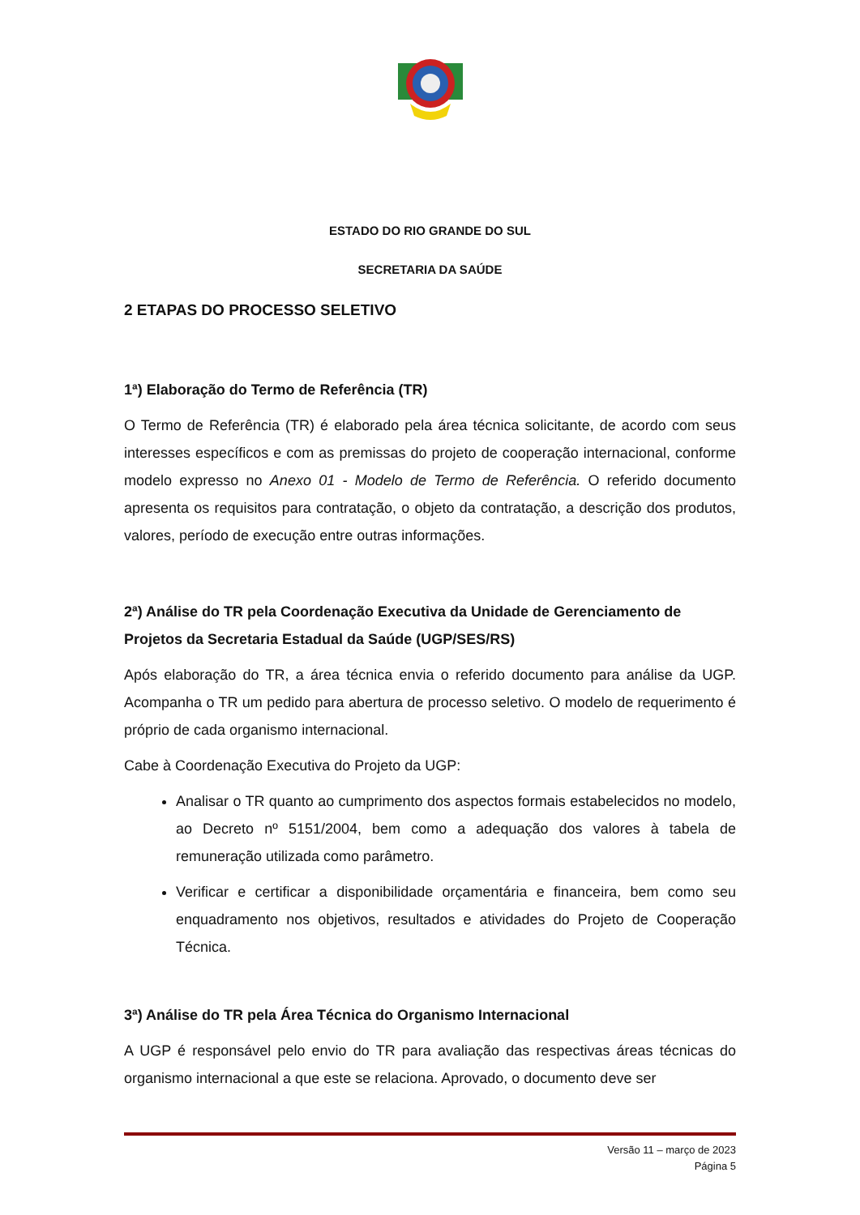ESTADO DO RIO GRANDE DO SUL
SECRETARIA DA SAÚDE
2 ETAPAS DO PROCESSO SELETIVO
1ª) Elaboração do Termo de Referência (TR)
O Termo de Referência (TR) é elaborado pela área técnica solicitante, de acordo com seus interesses específicos e com as premissas do projeto de cooperação internacional, conforme modelo expresso no Anexo 01 - Modelo de Termo de Referência. O referido documento apresenta os requisitos para contratação, o objeto da contratação, a descrição dos produtos, valores, período de execução entre outras informações.
2ª) Análise do TR pela Coordenação Executiva da Unidade de Gerenciamento de Projetos da Secretaria Estadual da Saúde (UGP/SES/RS)
Após elaboração do TR, a área técnica envia o referido documento para análise da UGP. Acompanha o TR um pedido para abertura de processo seletivo. O modelo de requerimento é próprio de cada organismo internacional.
Cabe à Coordenação Executiva do Projeto da UGP:
Analisar o TR quanto ao cumprimento dos aspectos formais estabelecidos no modelo, ao Decreto nº 5151/2004, bem como a adequação dos valores à tabela de remuneração utilizada como parâmetro.
Verificar e certificar a disponibilidade orçamentária e financeira, bem como seu enquadramento nos objetivos, resultados e atividades do Projeto de Cooperação Técnica.
3ª) Análise do TR pela Área Técnica do Organismo Internacional
A UGP é responsável pelo envio do TR para avaliação das respectivas áreas técnicas do organismo internacional a que este se relaciona. Aprovado, o documento deve ser
Versão 11 – março de 2023
Página 5